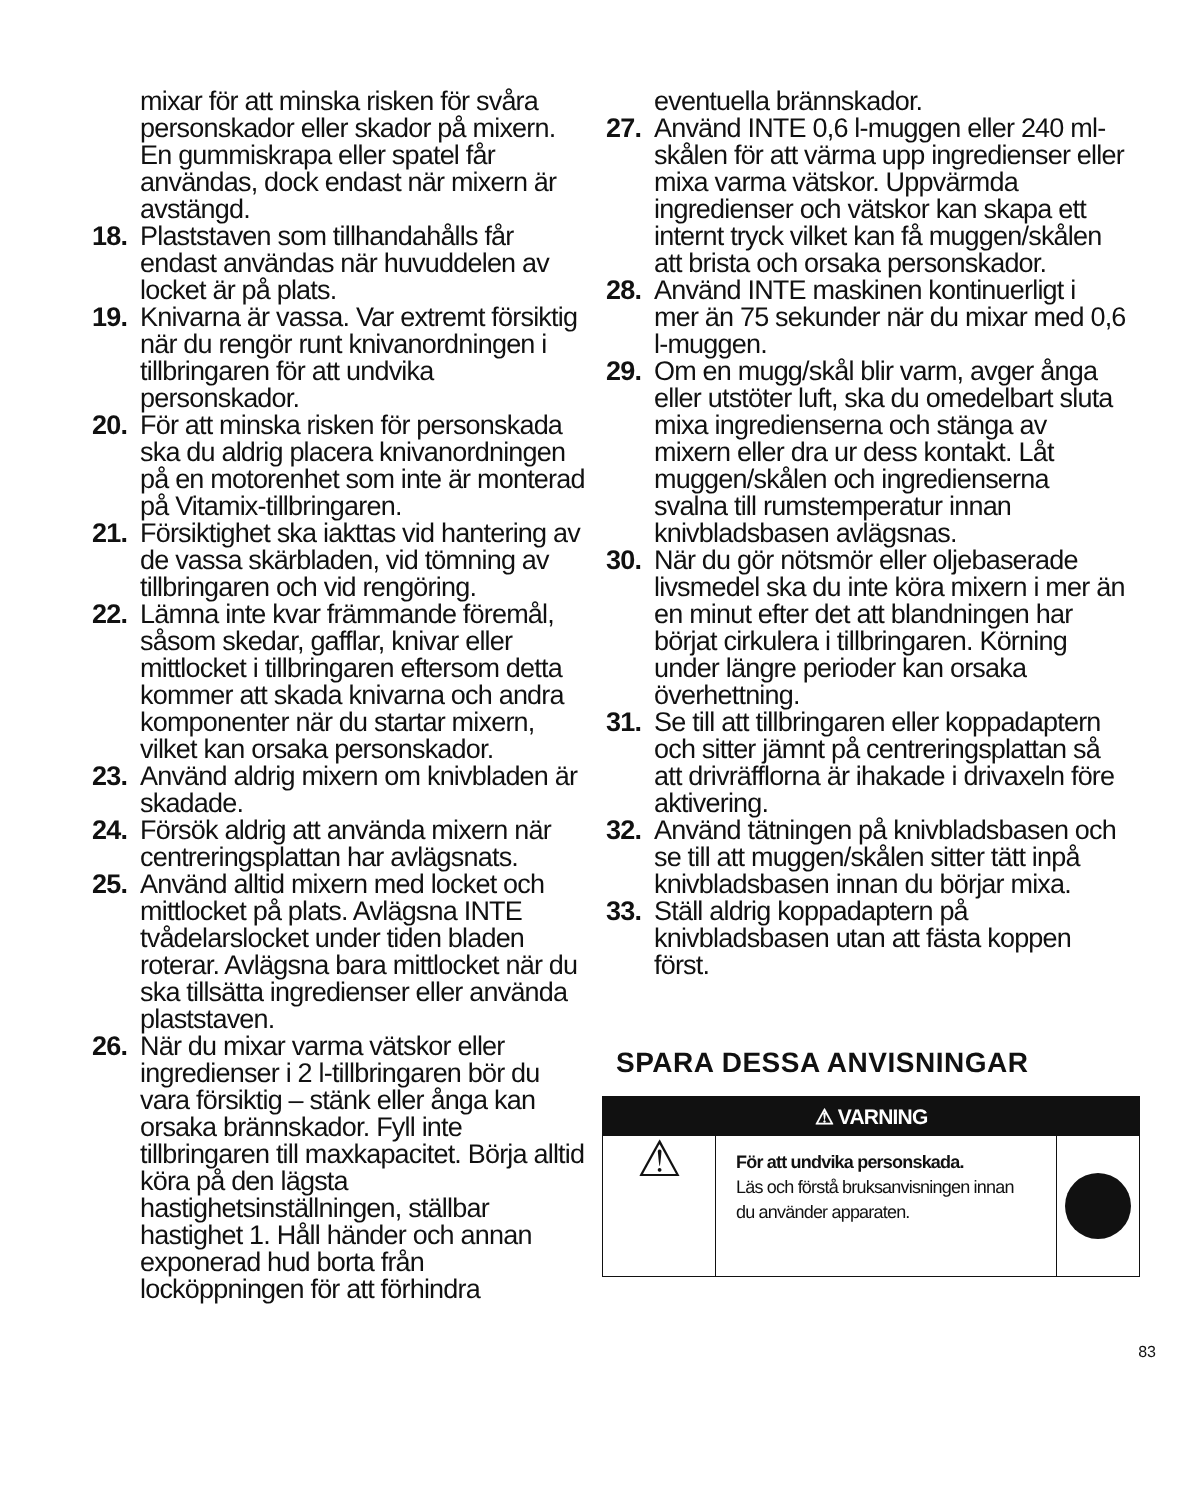mixar för att minska risken för svåra personskador eller skador på mixern. En gummiskrapa eller spatel får användas, dock endast när mixern är avstängd.
18. Plaststaven som tillhandahålls får endast användas när huvuddelen av locket är på plats.
19. Knivarna är vassa. Var extremt försiktig när du rengör runt knivanordningen i tillbringaren för att undvika personskador.
20. För att minska risken för personskada ska du aldrig placera knivanordningen på en motorenhet som inte är monterad på Vitamix-tillbringaren.
21. Försiktighet ska iakttas vid hantering av de vassa skärbladen, vid tömning av tillbringaren och vid rengöring.
22. Lämna inte kvar främmande föremål, såsom skedar, gafflar, knivar eller mittlocket i tillbringaren eftersom detta kommer att skada knivarna och andra komponenter när du startar mixern, vilket kan orsaka personskador.
23. Använd aldrig mixern om knivbladen är skadade.
24. Försök aldrig att använda mixern när centreringsplattan har avlägsnats.
25. Använd alltid mixern med locket och mittlocket på plats. Avlägsna INTE tvådelarslocket under tiden bladen roterar. Avlägsna bara mittlocket när du ska tillsätta ingredienser eller använda plaststaven.
26. När du mixar varma vätskor eller ingredienser i 2 l-tillbringaren bör du vara försiktig – stänk eller ånga kan orsaka brännskador. Fyll inte tillbringaren till maxkapacitet. Börja alltid köra på den lägsta hastighetsinställningen, ställbar hastighet 1. Håll händer och annan exponerad hud borta från locköppningen för att förhindra
eventuella brännskador.
27. Använd INTE 0,6 l-muggen eller 240 ml-skålen för att värma upp ingredienser eller mixa varma vätskor. Uppvärmda ingredienser och vätskor kan skapa ett internt tryck vilket kan få muggen/skålen att brista och orsaka personskador.
28. Använd INTE maskinen kontinuerligt i mer än 75 sekunder när du mixar med 0,6 l-muggen.
29. Om en mugg/skål blir varm, avger ånga eller utstöter luft, ska du omedelbart sluta mixa ingredienserna och stänga av mixern eller dra ur dess kontakt. Låt muggen/skålen och ingredienserna svalna till rumstemperatur innan knivbladsbasen avlägsnas.
30. När du gör nötsmör eller oljebaserade livsmedel ska du inte köra mixern i mer än en minut efter det att blandningen har börjat cirkulera i tillbringaren. Körning under längre perioder kan orsaka överhettning.
31. Se till att tillbringaren eller koppadaptern och sitter jämnt på centreringsplattan så att drivräfflorna är ihakade i drivaxeln före aktivering.
32. Använd tätningen på knivbladsbasen och se till att muggen/skålen sitter tätt inpå knivbladsbasen innan du börjar mixa.
33. Ställ aldrig koppadaptern på knivbladsbasen utan att fästa koppen först.
SPARA DESSA ANVISNINGAR
⚠ VARNING
⚠
För att undvika personskada.
Läs och förstå bruksanvisningen innan du använder apparaten.
83